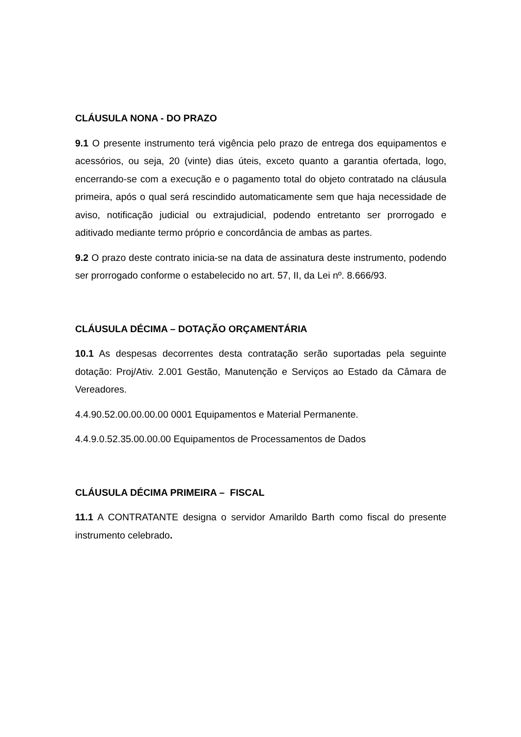CLÁUSULA NONA - DO PRAZO
9.1 O presente instrumento terá vigência pelo prazo de entrega dos equipamentos e acessórios, ou seja, 20 (vinte) dias úteis, exceto quanto a garantia ofertada, logo, encerrando-se com a execução e o pagamento total do objeto contratado na cláusula primeira, após o qual será rescindido automaticamente sem que haja necessidade de aviso, notificação judicial ou extrajudicial, podendo entretanto ser prorrogado e aditivado mediante termo próprio e concordância de ambas as partes.
9.2 O prazo deste contrato inicia-se na data de assinatura deste instrumento, podendo ser prorrogado conforme o estabelecido no art. 57, II, da Lei nº. 8.666/93.
CLÁUSULA DÉCIMA – DOTAÇÃO ORÇAMENTÁRIA
10.1 As despesas decorrentes desta contratação serão suportadas pela seguinte dotação: Proj/Ativ. 2.001 Gestão, Manutenção e Serviços ao Estado da Câmara de Vereadores.
4.4.90.52.00.00.00.00 0001 Equipamentos e Material Permanente.
4.4.9.0.52.35.00.00.00 Equipamentos de Processamentos de Dados
CLÁUSULA DÉCIMA PRIMEIRA – FISCAL
11.1 A CONTRATANTE designa o servidor Amarildo Barth como fiscal do presente instrumento celebrado.